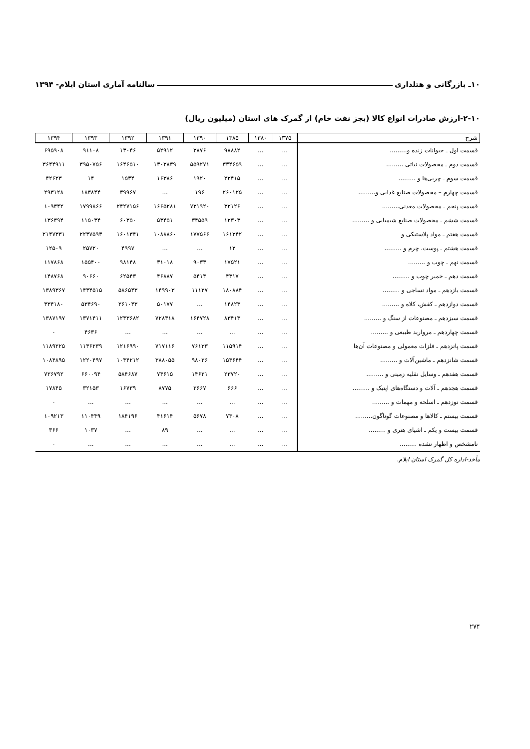۱۰ـ بازرگانی و هتلداری سالنامه آماری استان ایلام- ۱۳۹۴
۲-۱۰-ارزش صادرات انواع کالا (بجز نفت خام) از گمرک های استان (میلیون ریال)
| شرح | ۱۳۷۵ | ۱۳۸۰ | ۱۳۸۵ | ۱۳۹۰ | ۱۳۹۱ | ۱۳۹۲ | ۱۳۹۳ | ۱۳۹۴ |
| --- | --- | --- | --- | --- | --- | --- | --- | --- |
| قسمت اول ـ حیوانات زنده و......... | ... | ... | ۹۸۸۸۲ | ۲۸۷۶ | ۵۲۹۱۲ | ۱۳۰۴۶ | ۹۱۱۰۸ | ۶۹۵۹۰۸ |
| قسمت دوم ـ محصولات نباتی ......... | ... | ... | ۳۳۴۶۵۹ | ۵۵۹۲۷۱ | ۱۳۰۲۸۳۹ | ۱۶۴۶۵۱۰ | ۳۹۵۰۷۵۶ | ۳۶۴۴۹۱۱ |
| قسمت سوم ـ چربی‌ها و ......... | ... | ... | ۲۲۴۱۵ | ۱۹۲۰ | ۱۶۳۸۶ | ۱۵۳۴ | ۱۴ | ۴۲۶۲۳ |
| قسمت چهارم – محصولات صنایع غذایی و......... | ... | ... | ۲۶۰۱۲۵ | ۱۹۶ | ... | ۳۹۹۶۷ | ۱۸۳۸۴۴ | ۲۹۳۱۲۸ |
| قسمت پنجم ـ محصولات معدنی......... | ... | ... | ۳۲۱۲۶ | ۷۲۱۹۲۰ | ۱۶۶۵۲۸۱ | ۲۴۲۷۱۵۶ | ۱۷۹۹۸۶۶ | ۱۰۹۳۴۲ |
| قسمت ششم ـ محصولات صنایع شیمیایی و ......... | ... | ... | ۱۲۳۰۳ | ۳۴۵۵۹ | ۵۳۴۵۱ | ۶۰۳۵۰ | ۱۱۵۰۳۴ | ۱۳۶۳۹۴ |
| قسمت هفتم ـ مواد پلاستیکی و | ... | ... | ۱۶۱۳۴۲ | ۱۷۷۵۶۶ | ۱۰۸۸۸۶۰ | ۱۶۰۱۳۴۱ | ۲۲۳۷۵۹۳ | ۲۱۴۷۳۳۱ |
| قسمت هشتم ـ پوست، چرم و ......... | ... | ... | ۱۲ | ... | ... | ۴۹۹۷ | ۲۵۷۲۰ | ۱۲۵۰۹ |
| قسمت نهم ـ چوب و ......... | ... | ... | ۱۷۵۲۱ | ۹۰۳۳ | ۳۱۰۱۸ | ۹۸۱۴۸ | ۱۵۵۴۰۰ | ۱۱۷۸۶۸ |
| قسمت دهم ـ خمیر چوب و ......... | ... | ... | ۴۳۱۷ | ۵۴۱۴ | ۴۶۸۸۷ | ۶۲۵۴۳ | ۹۰۶۶۰ | ۱۴۸۷۶۸ |
| قسمت یازدهم ـ مواد نساجی و ......... | ... | ... | ۱۸۰۸۸۴ | ۱۱۱۲۷ | ۱۴۹۹۰۳ | ۵۸۶۵۴۳ | ۱۴۳۴۵۱۵ | ۱۳۸۹۳۶۷ |
| قسمت دوازدهم ـ کفش، کلاه و ......... | ... | ... | ۱۴۸۲۳ | ... | ۵۰۱۷۷ | ۲۶۱۰۴۳ | ۵۳۴۶۹۰ | ۳۳۴۱۸۰ |
| قسمت سیزدهم ـ مصنوعات از سنگ و ......... | ... | ... | ۸۳۴۱۳ | ۱۶۴۷۲۸ | ۷۲۸۳۱۸ | ۱۲۴۳۶۸۲ | ۱۳۷۱۴۱۱ | ۱۳۸۷۱۹۷ |
| قسمت چهاردهم ـ مروارید طبیعی و ......... | ... | ... | ... | ... | ... | ... | ۴۶۳۶ | ۰ |
| قسمت پانزدهم ـ فلزات معمولی و مصنوعات آن‌ها | ... | ... | ۱۱۵۹۱۴ | ۷۶۱۳۳ | ۷۱۷۱۱۶ | ۱۲۱۶۹۹۰ | ۱۱۳۶۲۳۹ | ۱۱۸۹۲۲۵ |
| قسمت شانزدهم ـ ماشین‌آلات و ......... | ... | ... | ۱۵۴۶۴۴ | ۹۸۰۲۶ | ۳۸۸۰۵۵ | ۱۰۴۴۲۱۲ | ۱۲۲۰۴۹۷ | ۱۰۸۴۸۹۵ |
| قسمت هفدهم ـ وسایل نقلیه زمینی و ......... | ... | ... | ۲۳۷۲۰ | ۱۴۶۲۱ | ۷۴۶۱۵ | ۵۸۴۶۸۷ | ۶۶۰۰۹۴ | ۷۲۶۷۹۲ |
| قسمت هجدهم ـ آلات و دستگاه‌های اپتیک و ......... | ... | ... | ۶۶۶ | ۲۶۶۷ | ۸۷۷۵ | ۱۶۷۳۹ | ۳۲۱۵۳ | ۱۷۸۴۵ |
| قسمت نوزدهم ـ اسلحه و مهمات و ......... | ... | ... | ... | ... | ... | ... | ... | ۰ |
| قسمت بیستم ـ کالاها و مصنوعات گوناگون......... | ... | ... | ۷۳۰۸ | ۵۶۷۸ | ۴۱۶۱۴ | ۱۸۴۱۹۶ | ۱۱۰۴۴۹ | ۱۰۹۲۱۳ |
| قسمت بیست و یکم ـ اشیای هنری و ......... | ... | ... | ... | ... | ۸۹ | ... | ۱۰۳۷ | ۳۶۶ |
| نامشخص و اظهار نشده ......... | ... | ... | ... | ... | ... | ... | ... | ۰ |
مأخذ-اداره کل گمرک استان ایلام.
۲۷۴